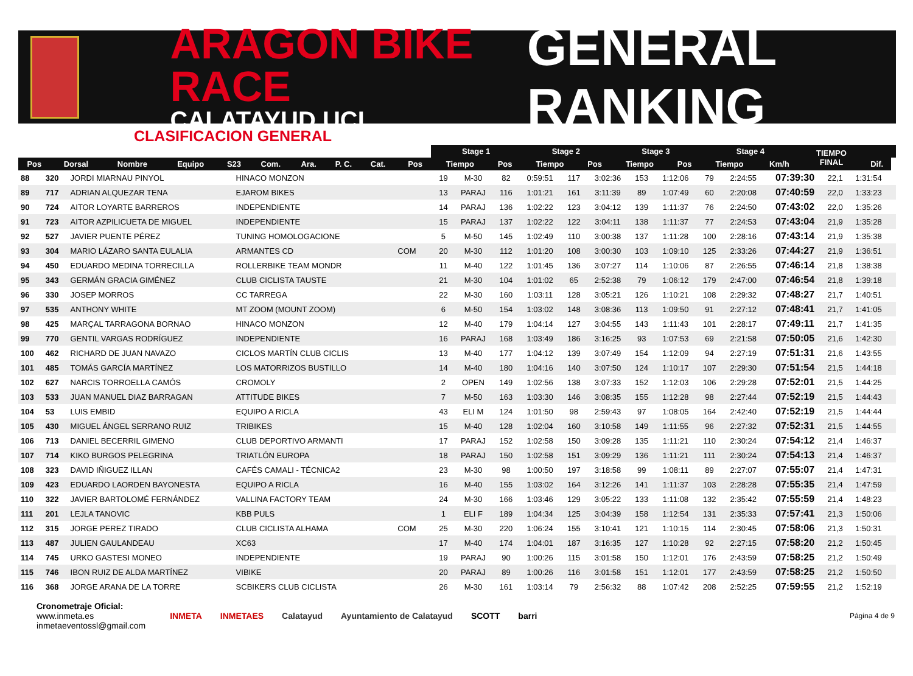ARAGON BIKE RACE
CALATAYUD UCI
GENERAL RANKING
CLASIFICACION GENERAL
| | | | | | | | | | | | Stage 1 | | Stage 2 | | Stage 3 | | Stage 4 | | TIEMPO FINAL | | |
| --- | --- | --- | --- | --- | --- | --- | --- | --- | --- | --- | --- | --- | --- | --- | --- | --- | --- | --- | --- | --- | --- |
| Pos | Dorsal | Nombre | Equipo | S23 | Com. | Ara. | P. C. | Cat. | | Pos | Tiempo | Pos | Tiempo | Pos | Tiempo | Pos | Tiempo | Km/h | | Dif. | |
| 88 | 320 | JORDI MIARNAU PINYOL | HINACO MONZON | | | 19 | M-30 | 82 | 0:59:51 | 117 | 3:02:36 | 153 | 1:12:06 | 79 | 2:24:55 | 07:39:30 | 22,1 | 1:31:54 |
| 89 | 717 | ADRIAN ALQUEZAR TENA | EJAROM BIKES | | | 13 | PARAJ | 116 | 1:01:21 | 161 | 3:11:39 | 89 | 1:07:49 | 60 | 2:20:08 | 07:40:59 | 22,0 | 1:33:23 |
| 90 | 724 | AITOR LOYARTE BARREROS | INDEPENDIENTE | | | 14 | PARAJ | 136 | 1:02:22 | 123 | 3:04:12 | 139 | 1:11:37 | 76 | 2:24:50 | 07:43:02 | 22,0 | 1:35:26 |
| 91 | 723 | AITOR AZPILICUETA DE MIGUEL | INDEPENDIENTE | | | 15 | PARAJ | 137 | 1:02:22 | 122 | 3:04:11 | 138 | 1:11:37 | 77 | 2:24:53 | 07:43:04 | 21,9 | 1:35:28 |
| 92 | 527 | JAVIER PUENTE PÉREZ | TUNING HOMOLOGACIONE | | | 5 | M-50 | 145 | 1:02:49 | 110 | 3:00:38 | 137 | 1:11:28 | 100 | 2:28:16 | 07:43:14 | 21,9 | 1:35:38 |
| 93 | 304 | MARIO LÁZARO SANTA EULALIA | ARMANTES CD | COM | | 20 | M-30 | 112 | 1:01:20 | 108 | 3:00:30 | 103 | 1:09:10 | 125 | 2:33:26 | 07:44:27 | 21,9 | 1:36:51 |
| 94 | 450 | EDUARDO MEDINA TORRECILLA | ROLLERBIKE TEAM MONDR | | | 11 | M-40 | 122 | 1:01:45 | 136 | 3:07:27 | 114 | 1:10:06 | 87 | 2:26:55 | 07:46:14 | 21,8 | 1:38:38 |
| 95 | 343 | GERMÁN GRACIA GIMÉNEZ | CLUB CICLISTA TAUSTE | | | 21 | M-30 | 104 | 1:01:02 | 65 | 2:52:38 | 79 | 1:06:12 | 179 | 2:47:00 | 07:46:54 | 21,8 | 1:39:18 |
| 96 | 330 | JOSEP MORROS | CC TARREGA | | | 22 | M-30 | 160 | 1:03:11 | 128 | 3:05:21 | 126 | 1:10:21 | 108 | 2:29:32 | 07:48:27 | 21,7 | 1:40:51 |
| 97 | 535 | ANTHONY WHITE | MT ZOOM (MOUNT ZOOM) | | | 6 | M-50 | 154 | 1:03:02 | 148 | 3:08:36 | 113 | 1:09:50 | 91 | 2:27:12 | 07:48:41 | 21,7 | 1:41:05 |
| 98 | 425 | MARÇAL TARRAGONA BORNAO | HINACO MONZON | | | 12 | M-40 | 179 | 1:04:14 | 127 | 3:04:55 | 143 | 1:11:43 | 101 | 2:28:17 | 07:49:11 | 21,7 | 1:41:35 |
| 99 | 770 | GENTIL VARGAS RODRÍGUEZ | INDEPENDIENTE | | | 16 | PARAJ | 168 | 1:03:49 | 186 | 3:16:25 | 93 | 1:07:53 | 69 | 2:21:58 | 07:50:05 | 21,6 | 1:42:30 |
| 100 | 462 | RICHARD DE JUAN NAVAZO | CICLOS MARTÍN CLUB CICLIS | | | 13 | M-40 | 177 | 1:04:12 | 139 | 3:07:49 | 154 | 1:12:09 | 94 | 2:27:19 | 07:51:31 | 21,6 | 1:43:55 |
| 101 | 485 | TOMÁS GARCÍA MARTÍNEZ | LOS MATORRIZOS BUSTILLO | | | 14 | M-40 | 180 | 1:04:16 | 140 | 3:07:50 | 124 | 1:10:17 | 107 | 2:29:30 | 07:51:54 | 21,5 | 1:44:18 |
| 102 | 627 | NARCIS TORROELLA CAMÓS | CROMOLY | | | 2 | OPEN | 149 | 1:02:56 | 138 | 3:07:33 | 152 | 1:12:03 | 106 | 2:29:28 | 07:52:01 | 21,5 | 1:44:25 |
| 103 | 533 | JUAN MANUEL DIAZ BARRAGAN | ATTITUDE BIKES | | | 7 | M-50 | 163 | 1:03:30 | 146 | 3:08:35 | 155 | 1:12:28 | 98 | 2:27:44 | 07:52:19 | 21,5 | 1:44:43 |
| 104 | 53 | LUIS EMBID | EQUIPO A RICLA | | | 43 | ELI M | 124 | 1:01:50 | 98 | 2:59:43 | 97 | 1:08:05 | 164 | 2:42:40 | 07:52:19 | 21,5 | 1:44:44 |
| 105 | 430 | MIGUEL ÁNGEL SERRANO RUIZ | TRIBIKES | | | 15 | M-40 | 128 | 1:02:04 | 160 | 3:10:58 | 149 | 1:11:55 | 96 | 2:27:32 | 07:52:31 | 21,5 | 1:44:55 |
| 106 | 713 | DANIEL BECERRIL GIMENO | CLUB DEPORTIVO ARMANTI | | | 17 | PARAJ | 152 | 1:02:58 | 150 | 3:09:28 | 135 | 1:11:21 | 110 | 2:30:24 | 07:54:12 | 21,4 | 1:46:37 |
| 107 | 714 | KIKO BURGOS PELEGRINA | TRIATLÓN EUROPA | | | 18 | PARAJ | 150 | 1:02:58 | 151 | 3:09:29 | 136 | 1:11:21 | 111 | 2:30:24 | 07:54:13 | 21,4 | 1:46:37 |
| 108 | 323 | DAVID IÑIGUEZ ILLAN | CAFÉS CAMALI - TÉCNICA2 | | | 23 | M-30 | 98 | 1:00:50 | 197 | 3:18:58 | 99 | 1:08:11 | 89 | 2:27:07 | 07:55:07 | 21,4 | 1:47:31 |
| 109 | 423 | EDUARDO LAORDEN BAYONESTA | EQUIPO A RICLA | | | 16 | M-40 | 155 | 1:03:02 | 164 | 3:12:26 | 141 | 1:11:37 | 103 | 2:28:28 | 07:55:35 | 21,4 | 1:47:59 |
| 110 | 322 | JAVIER BARTOLOMÉ FERNÁNDEZ | VALLINA FACTORY TEAM | | | 24 | M-30 | 166 | 1:03:46 | 129 | 3:05:22 | 133 | 1:11:08 | 132 | 2:35:42 | 07:55:59 | 21,4 | 1:48:23 |
| 111 | 201 | LEJLA TANOVIC | KBB PULS | | | 1 | ELI F | 189 | 1:04:34 | 125 | 3:04:39 | 158 | 1:12:54 | 131 | 2:35:33 | 07:57:41 | 21,3 | 1:50:06 |
| 112 | 315 | JORGE PEREZ TIRADO | CLUB CICLISTA ALHAMA | COM | | 25 | M-30 | 220 | 1:06:24 | 155 | 3:10:41 | 121 | 1:10:15 | 114 | 2:30:45 | 07:58:06 | 21,3 | 1:50:31 |
| 113 | 487 | JULIEN GAULANDEAU | XC63 | | | 17 | M-40 | 174 | 1:04:01 | 187 | 3:16:35 | 127 | 1:10:28 | 92 | 2:27:15 | 07:58:20 | 21,2 | 1:50:45 |
| 114 | 745 | URKO GASTESI MONEO | INDEPENDIENTE | | | 19 | PARAJ | 90 | 1:00:26 | 115 | 3:01:58 | 150 | 1:12:01 | 176 | 2:43:59 | 07:58:25 | 21,2 | 1:50:49 |
| 115 | 746 | IBON RUIZ DE ALDA MARTÍNEZ | VIBIKE | | | 20 | PARAJ | 89 | 1:00:26 | 116 | 3:01:58 | 151 | 1:12:01 | 177 | 2:43:59 | 07:58:25 | 21,2 | 1:50:50 |
| 116 | 368 | JORGE ARANA DE LA TORRE | SCBIKERS CLUB CICLISTA | | | 26 | M-30 | 161 | 1:03:14 | 79 | 2:56:32 | 88 | 1:07:42 | 208 | 2:52:25 | 07:59:55 | 21,2 | 1:52:19 |
Cronometraje Oficial:
www.inmeta.es
inmetaeventossl@gmail.com
INMETA INMETAES Calatayud Ayuntamiento de Calatayud SCOTT barri
Página 4 de 9